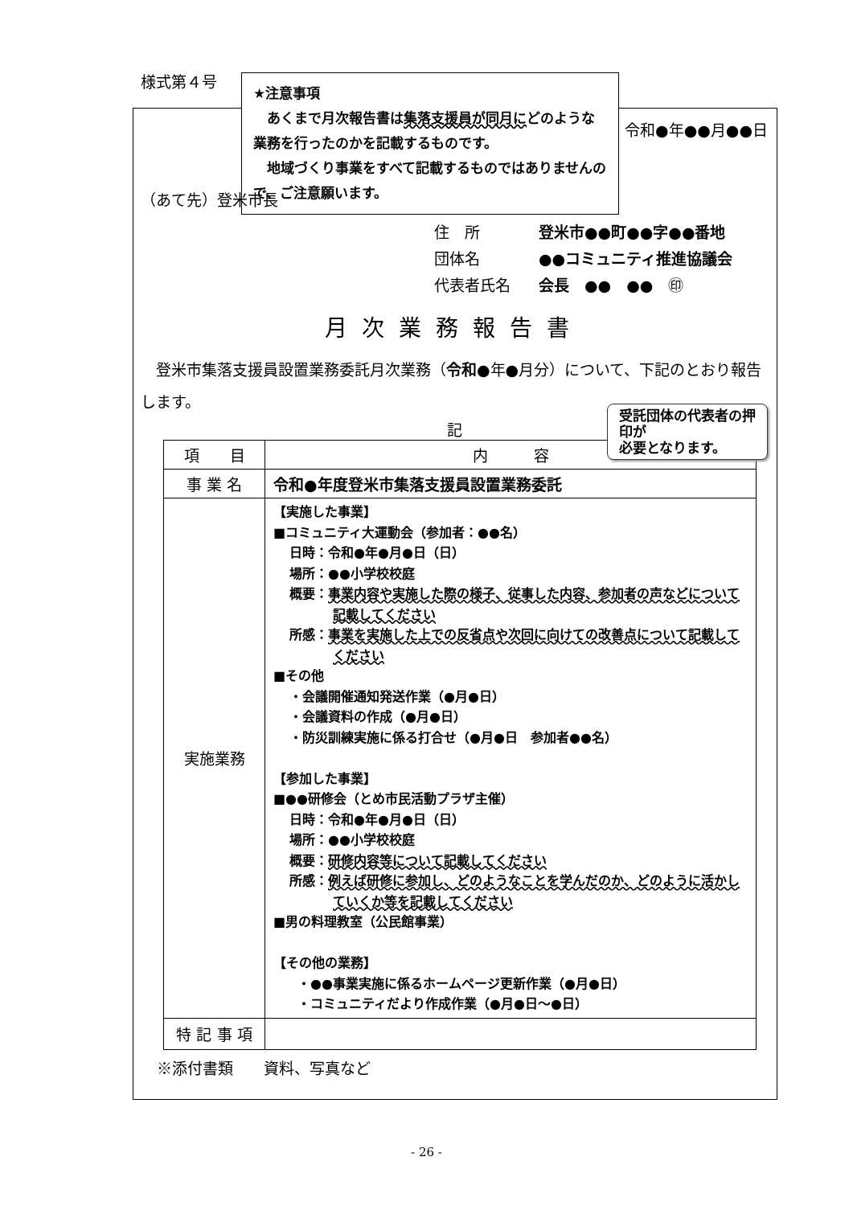★注意事項
　あくまで月次報告書は集落支援員が同月にどのような業務を行ったのかを記載するものです。
　地域づくり事業をすべて記載するものではありませんので、ご注意願います。
様式第４号
令和●年●●月●●日
（あて先）登米市長
住　所 登米市●●町●●字●●番地
団体名 ●●コミュニティ推進協議会
代表者氏名 会長　●●　●●　㊞
月次業務報告書
受託団体の代表者の押印が
必要となります。
　登米市集落支援員設置業務委託月次業務（令和●年●月分）について、下記のとおり報告します。
記
| 項 目 | 内 容 |
| --- | --- |
| 事 業 名 | 令和●年度登米市集落支援員設置業務委託 |
| 実施業務 | 【実施した事業】 ■コミュニティ大運動会（参加者：●●名） 日時：令和●年●月●日（日） 場所：●●小学校校庭 概要： 事業内容や実施した際の様子、従事した内容、参加者の声などについて記載してください 所感： 事業を実施した上での反省点や次回に向けての改善点について記載してください ■その他 ・会議開催通知発送作業（●月●日） ・会議資料の作成（●月●日） ・防災訓練実施に係る打合せ（●月●日 参加者●●名） 【参加した事業】 ■●●研修会（とめ市民活動プラザ主催） 日時：令和●年●月●日（日） 場所：●●小学校校庭 概要： 研修内容等について記載してください 所感： 例えば研修に参加し、どのようなことを学んだのか、どのように活かしていくか等を記載してください ■男の料理教室（公民館事業） 【その他の業務】 ・●●事業実施に係るホームページ更新作業（●月●日） ・コミュニティだより作成作業（●月●日～●日） |
| 特 記 事 項 | |
※添付書類　　資料、写真など
- 26 -